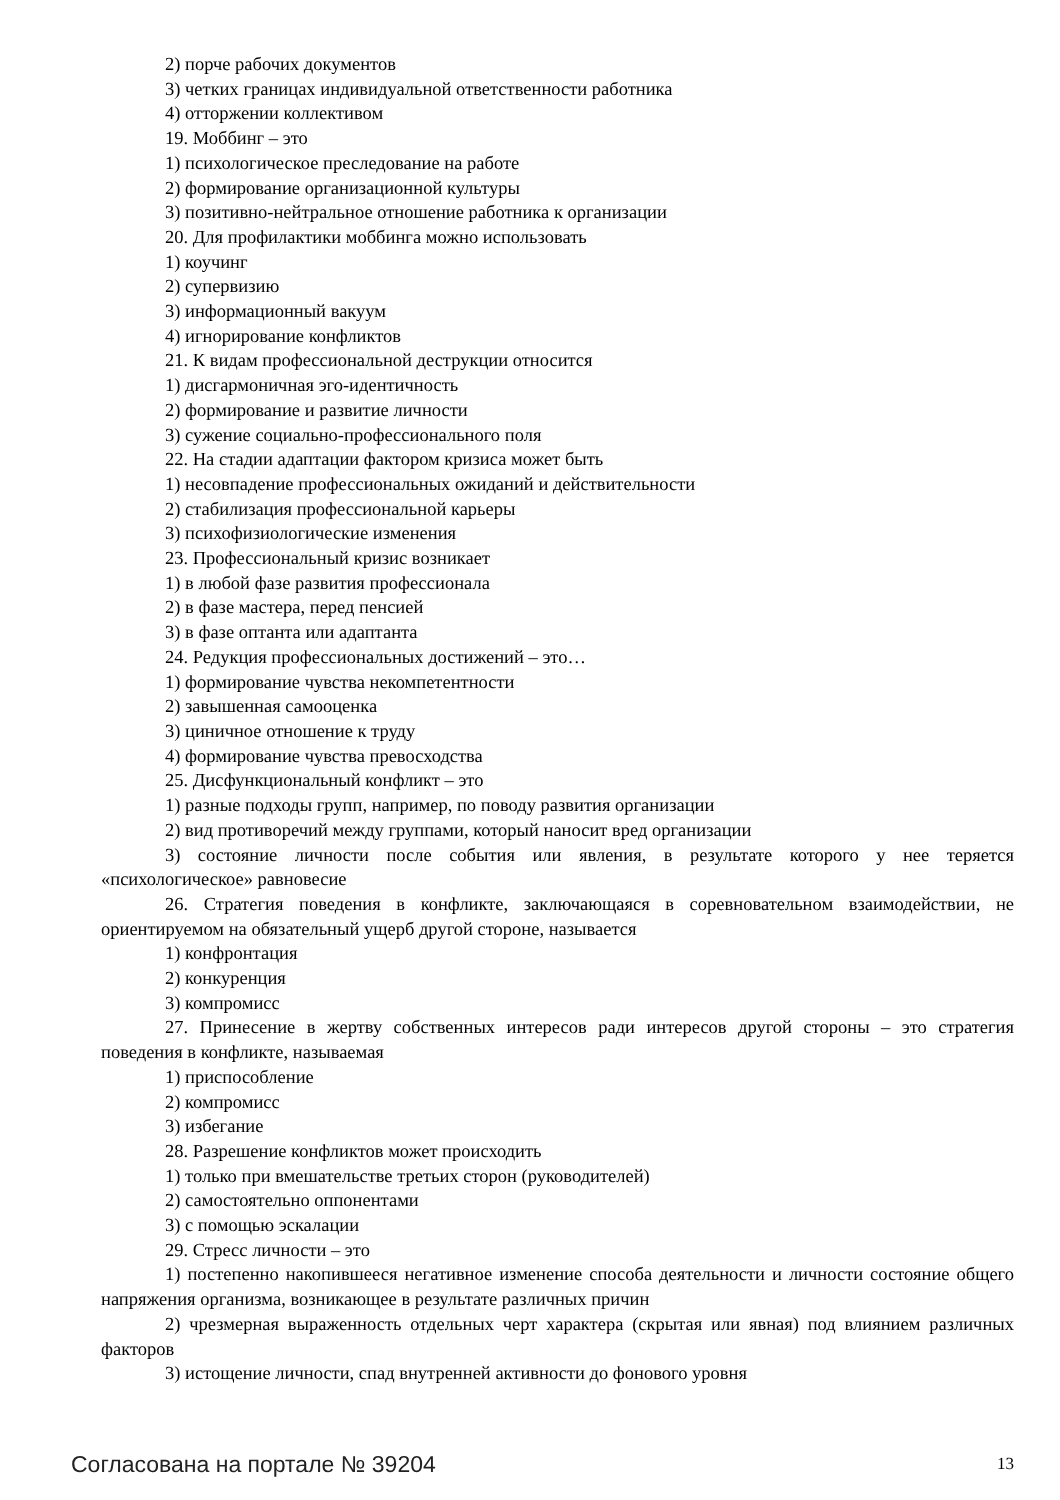2) порче рабочих документов
3) четких границах индивидуальной ответственности работника
4) отторжении коллективом
19. Моббинг – это
1) психологическое преследование на работе
2) формирование организационной культуры
3) позитивно-нейтральное отношение работника к организации
20. Для профилактики моббинга можно использовать
1) коучинг
2) супервизию
3) информационный вакуум
4) игнорирование конфликтов
21. К видам профессиональной деструкции относится
1) дисгармоничная эго-идентичность
2) формирование и развитие личности
3) сужение социально-профессионального поля
22. На стадии адаптации фактором кризиса может быть
1) несовпадение профессиональных ожиданий и действительности
2) стабилизация профессиональной карьеры
3) психофизиологические изменения
23. Профессиональный кризис возникает
1) в любой фазе развития профессионала
2) в фазе мастера, перед пенсией
3) в фазе оптанта или адаптанта
24. Редукция профессиональных достижений – это…
1) формирование чувства некомпетентности
2) завышенная самооценка
3) циничное отношение к труду
4) формирование чувства превосходства
25. Дисфункциональный конфликт – это
1) разные подходы групп, например, по поводу развития организации
2) вид противоречий между группами, который наносит вред организации
3) состояние личности после события или явления, в результате которого у нее теряется «психологическое» равновесие
26. Стратегия поведения в конфликте, заключающаяся в соревновательном взаимодействии, не ориентируемом на обязательный ущерб другой стороне, называется
1) конфронтация
2) конкуренция
3) компромисс
27. Принесение в жертву собственных интересов ради интересов другой стороны – это стратегия поведения в конфликте, называемая
1) приспособление
2) компромисс
3) избегание
28. Разрешение конфликтов может происходить
1) только при вмешательстве третьих сторон (руководителей)
2) самостоятельно оппонентами
3) с помощью эскалации
29. Стресс личности – это
1) постепенно накопившееся негативное изменение способа деятельности и личности состояние общего напряжения организма, возникающее в результате различных причин
2) чрезмерная выраженность отдельных черт характера (скрытая или явная) под влиянием различных факторов
3) истощение личности, спад внутренней активности до фонового уровня
Согласована на портале № 39204 13